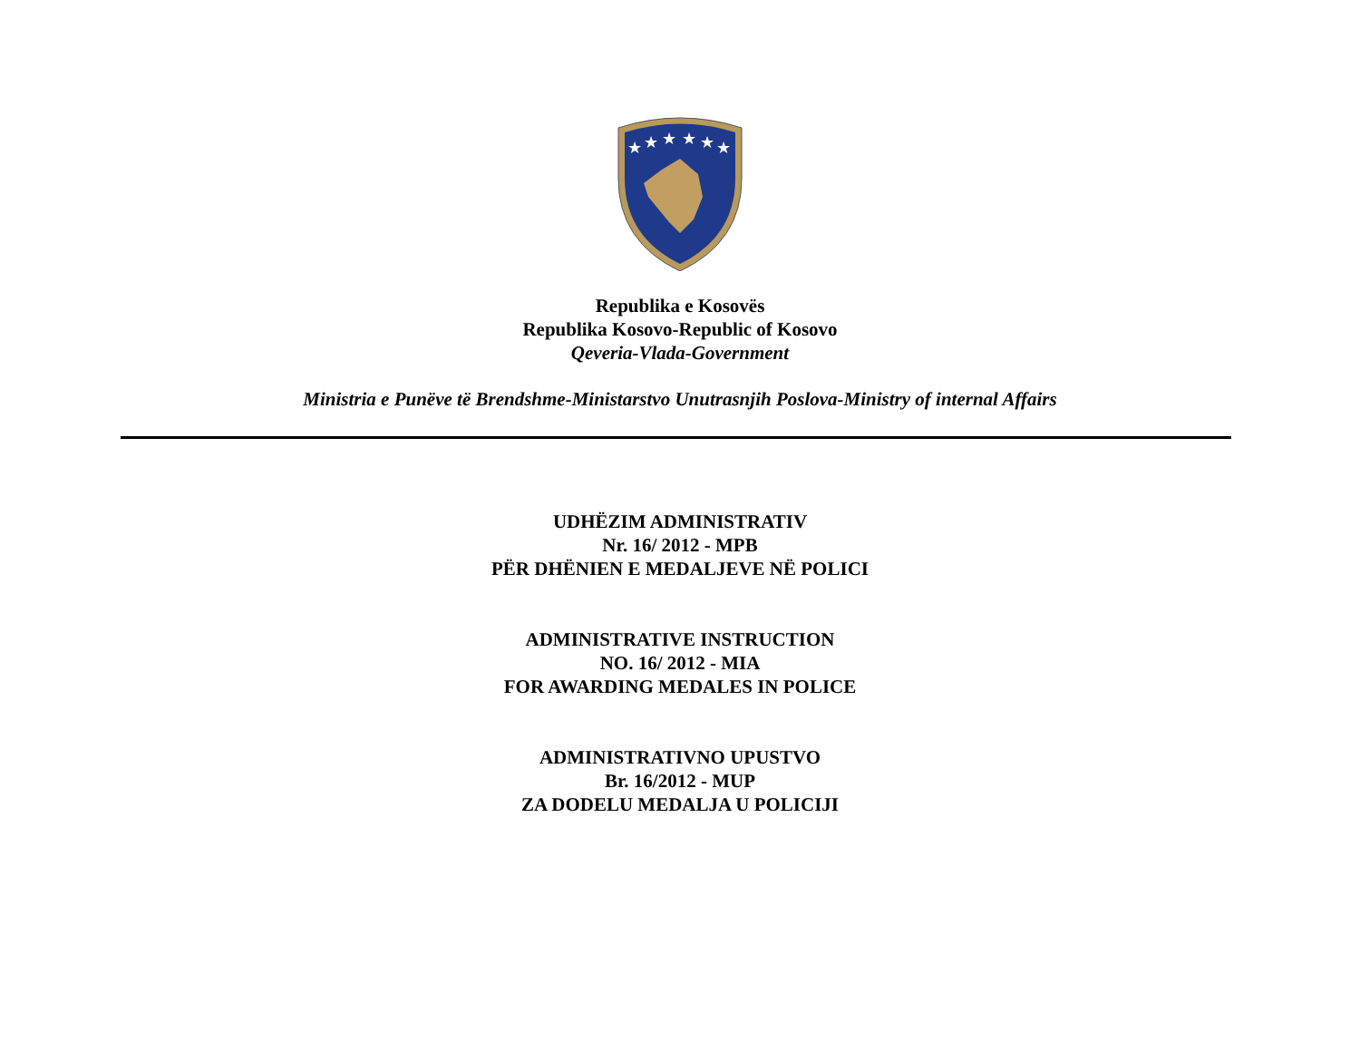★
★
★
★
★
★
Republika e Kosovës
Republika Kosovo-Republic of Kosovo
Qeveria-Vlada-Government
Ministria e Punëve të Brendshme-Ministarstvo Unutrasnjih Poslova-Ministry of internal Affairs
UDHËZIM ADMINISTRATIV
Nr. 16/ 2012 - MPB
PËR DHËNIEN E MEDALJEVE NË POLICI
ADMINISTRATIVE INSTRUCTION
NO. 16/ 2012 - MIA
FOR AWARDING MEDALES IN POLICE
ADMINISTRATIVNO UPUSTVO
Br. 16/2012 - MUP
ZA DODELU MEDALJA U POLICIJI